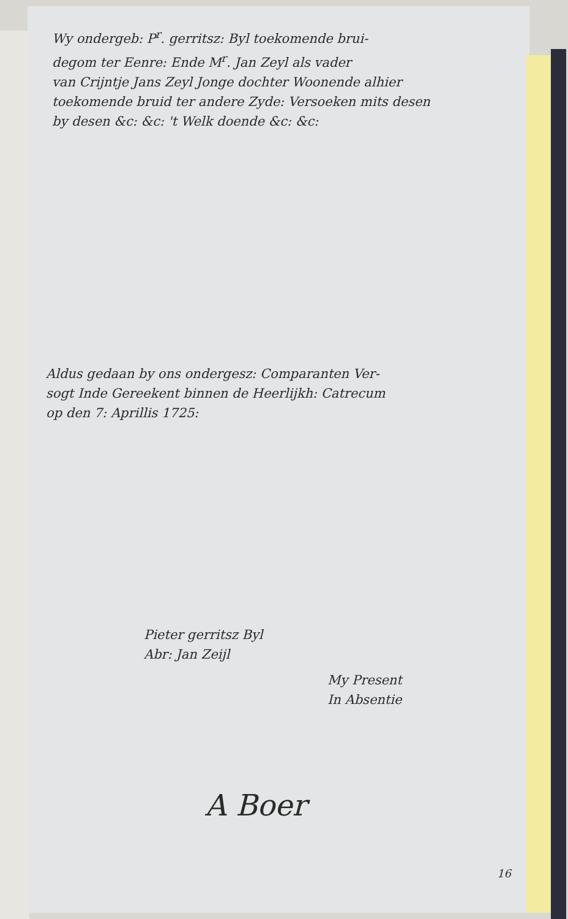Wy ondergeb: P<sup>r</sup>. gerritsz: Byl toekomende brui-
degom ter Eenre: Ende M<sup>r</sup>. Jan Zeyl als vader
van Crijntje Jans Zeyl Jonge dochter Woonende alhier
toekomende bruid ter andere Zyde: Versoeken mits desen
by desen &c: &c: 't Welk doende &c: &c:
Aldus gedaan by ons ondergesz: Comparanten Ver-
sogt Inde Gereekent binnen de Heerlijkh: Catrecum
op den 7: Aprillis 1725:
Pieter gerritsz Byl
Abr: Jan Zeijl
My Present
In Absentie
A Boer
16